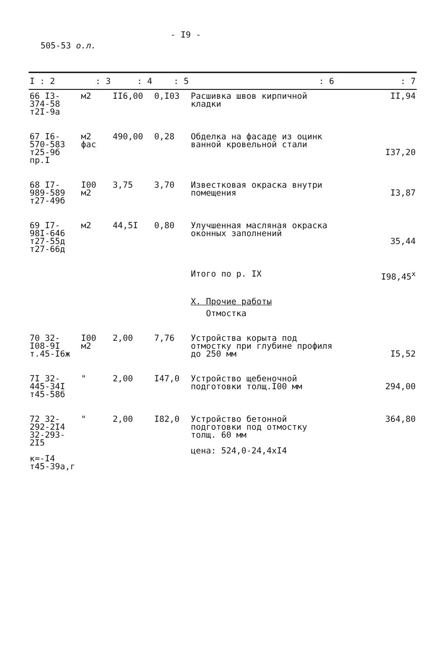- I9 -
505-53 о.л.
| I : 2 | : 3 | : 4 | : 5 | : 6 | : 7 |
| --- | --- | --- | --- | --- | --- |
| 66 I3-374-58 т2I-9а | м2 | II6,00 | 0,I03 | Расшивка швов кирпичной кладки | II,94 |
| 67 I6-570-583 т25-9б пр.I | м2 фас | 490,00 | 0,28 | Обделка на фасаде из оцинк ванной кровельной стали | I37,20 |
| 68 I7-989-589 т27-49б | I00 м2 | 3,75 | 3,70 | Известковая окраска внутри помещения | I3,87 |
| 69 I7-98I-646 т27-55д т27-66д | м2 | 44,5I | 0,80 | Улучшенная масляная окраска оконных заполнений | 35,44 |
| | | | | Итого по р. IХ | I98,45<sup>х</sup> |
| | | | | Х. Прочие работы | |
| | | | | Отмостка | |
| 70 32-I08-9I т.45-I6ж | I00 м2 | 2,00 | 7,76 | Устройства корыта под отмостку при глубине профиля до 250 мм | I5,52 |
| 7I 32-445-34I т45-58б | " | 2,00 | I47,0 | Устройство щебеночной подготовки толщ.I00 мм | 294,00 |
| 72 32-292-2I4 32-293-2I5 к=-I4 т45-39а,г | " | 2,00 | I82,0 | Устройство бетонной подготовки под отмостку толщ. 60 мм цена: 524,0-24,4хI4 | 364,80 |